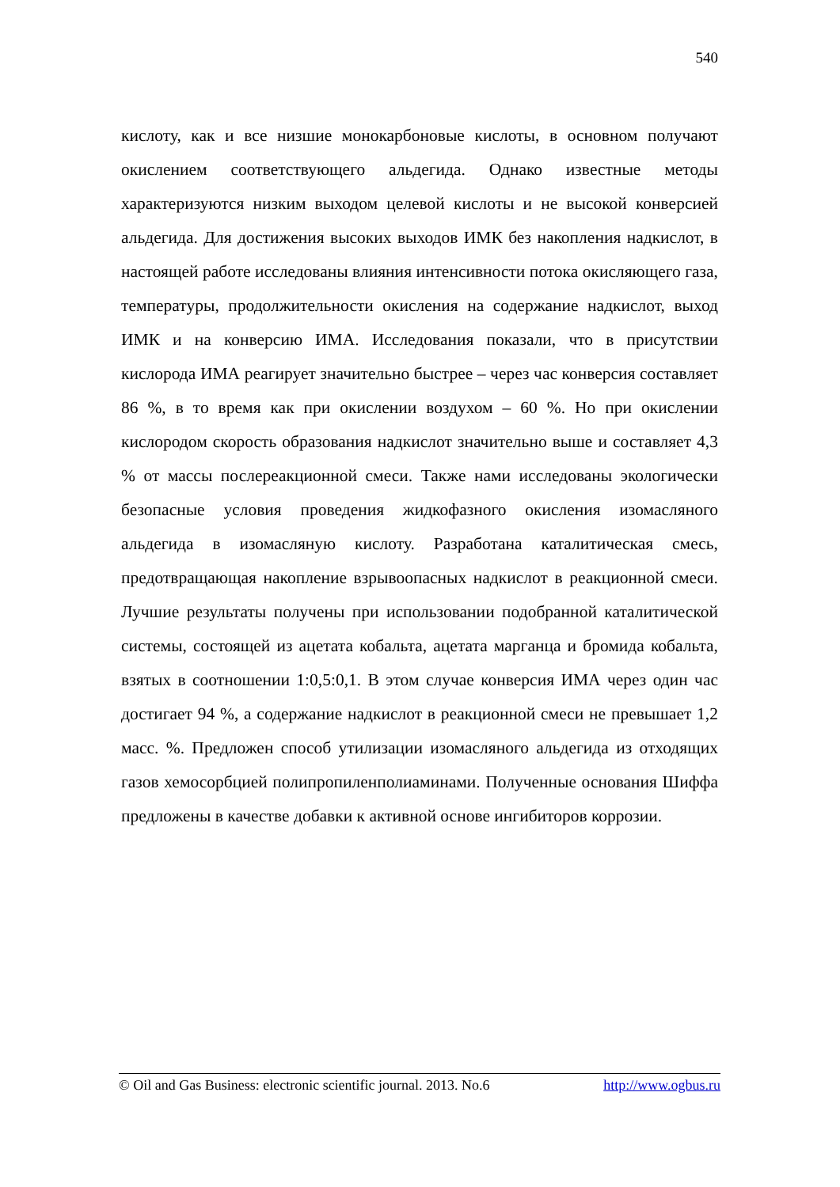540
кислоту, как и все низшие монокарбоновые кислоты, в основном получают окислением соответствующего альдегида. Однако известные методы характеризуются низким выходом целевой кислоты и не высокой конверсией альдегида. Для достижения высоких выходов ИМК без накопления надкислот, в настоящей работе исследованы влияния интенсивности потока окисляющего газа, температуры, продолжительности окисления на содержание надкислот, выход ИМК и на конверсию ИМА. Исследования показали, что в присутствии кислорода ИМА реагирует значительно быстрее – через час конверсия составляет 86 %, в то время как при окислении воздухом – 60 %. Но при окислении кислородом скорость образования надкислот значительно выше и составляет 4,3 % от массы послереакционной смеси. Также нами исследованы экологически безопасные условия проведения жидкофазного окисления изомасляного альдегида в изомасляную кислоту. Разработана каталитическая смесь, предотвращающая накопление взрывоопасных надкислот в реакционной смеси. Лучшие результаты получены при использовании подобранной каталитической системы, состоящей из ацетата кобальта, ацетата марганца и бромида кобальта, взятых в соотношении 1:0,5:0,1. В этом случае конверсия ИМА через один час достигает 94 %, а содержание надкислот в реакционной смеси не превышает 1,2 масс. %. Предложен способ утилизации изомасляного альдегида из отходящих газов хемосорбцией полипропиленполиаминами. Полученные основания Шиффа предложены в качестве добавки к активной основе ингибиторов коррозии.
© Oil and Gas Business: electronic scientific journal. 2013. No.6 http://www.ogbus.ru